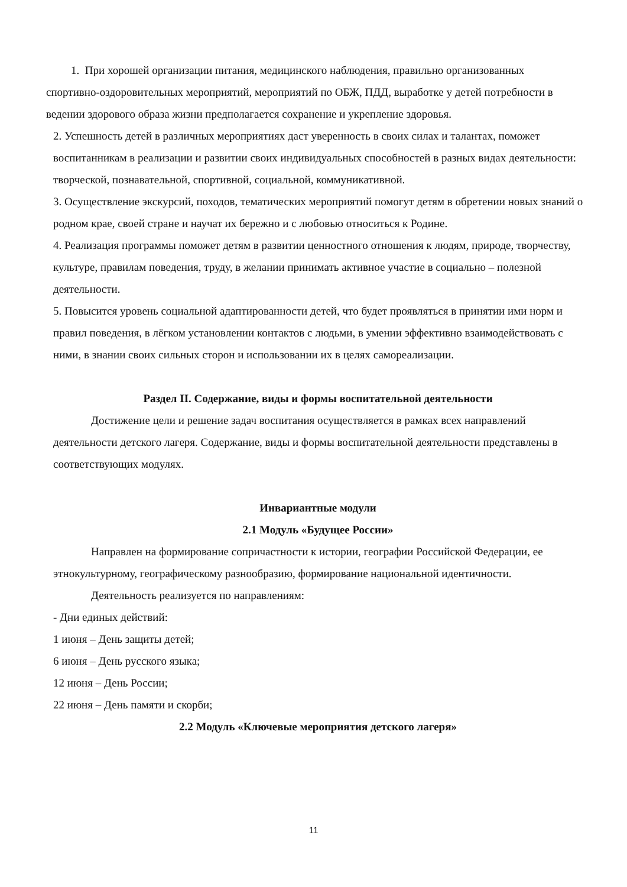1. При хорошей организации питания, медицинского наблюдения, правильно организованных спортивно-оздоровительных мероприятий, мероприятий по ОБЖ, ПДД, выработке у детей потребности в ведении здорового образа жизни предполагается сохранение и укрепление здоровья.
2. Успешность детей в различных мероприятиях даст уверенность в своих силах и талантах, поможет воспитанникам в реализации и развитии своих индивидуальных способностей в разных видах деятельности: творческой, познавательной, спортивной, социальной, коммуникативной.
3. Осуществление экскурсий, походов, тематических мероприятий помогут детям в обретении новых знаний о родном крае, своей стране и научат их бережно и с любовью относиться к Родине.
4. Реализация программы поможет детям в развитии ценностного отношения к людям, природе, творчеству, культуре, правилам поведения, труду, в желании принимать активное участие в социально – полезной деятельности.
5. Повысится уровень социальной адаптированности детей, что будет проявляться в принятии ими норм и правил поведения, в лёгком установлении контактов с людьми, в умении эффективно взаимодействовать с ними, в знании своих сильных сторон и использовании их в целях самореализации.
Раздел II. Содержание, виды и формы воспитательной деятельности
Достижение цели и решение задач воспитания осуществляется в рамках всех направлений деятельности детского лагеря. Содержание, виды и формы воспитательной деятельности представлены в соответствующих модулях.
Инвариантные модули
2.1 Модуль «Будущее России»
Направлен на формирование сопричастности к истории, географии Российской Федерации, ее этнокультурному, географическому разнообразию, формирование национальной идентичности.
Деятельность реализуется по направлениям:
- Дни единых действий:
1 июня – День защиты детей;
6 июня – День русского языка;
12 июня – День России;
22 июня – День памяти и скорби;
2.2 Модуль «Ключевые мероприятия детского лагеря»
11